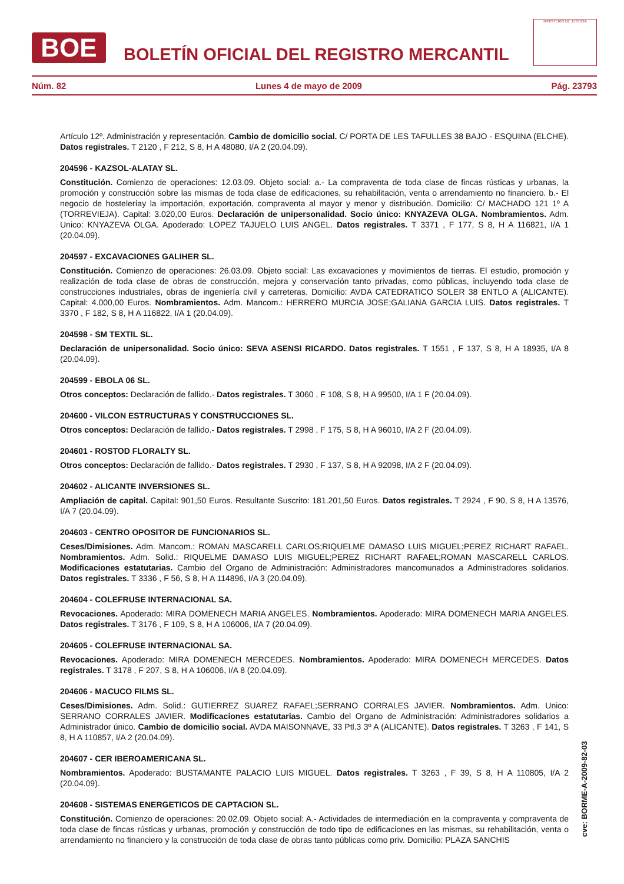BOE
BOLETÍN OFICIAL DEL REGISTRO MERCANTIL
MINISTERIO DE JUSTICIA
Núm. 82 Lunes 4 de mayo de 2009 Pág. 23793
Artículo 12º. Administración y representación. Cambio de domicilio social. C/ PORTA DE LES TAFULLES 38 BAJO - ESQUINA (ELCHE). Datos registrales. T 2120 , F 212, S 8, H A 48080, I/A 2 (20.04.09).
204596 - KAZSOL-ALATAY SL.
Constitución. Comienzo de operaciones: 12.03.09. Objeto social: a.- La compraventa de toda clase de fincas rústicas y urbanas, la promoción y construcción sobre las mismas de toda clase de edificaciones, su rehabilitación, venta o arrendamiento no financiero. b.- El negocio de hosteleríay la importación, exportación, compraventa al mayor y menor y distribución. Domicilio: C/ MACHADO 121 1º A (TORREVIEJA). Capital: 3.020,00 Euros. Declaración de unipersonalidad. Socio único: KNYAZEVA OLGA. Nombramientos. Adm. Unico: KNYAZEVA OLGA. Apoderado: LOPEZ TAJUELO LUIS ANGEL. Datos registrales. T 3371 , F 177, S 8, H A 116821, I/A 1 (20.04.09).
204597 - EXCAVACIONES GALIHER SL.
Constitución. Comienzo de operaciones: 26.03.09. Objeto social: Las excavaciones y movimientos de tierras. El estudio, promoción y realización de toda clase de obras de construcción, mejora y conservación tanto privadas, como públicas, incluyendo toda clase de construcciones industriales, obras de ingeniería civil y carreteras. Domicilio: AVDA CATEDRATICO SOLER 38 ENTLO A (ALICANTE). Capital: 4.000,00 Euros. Nombramientos. Adm. Mancom.: HERRERO MURCIA JOSE;GALIANA GARCIA LUIS. Datos registrales. T 3370 , F 182, S 8, H A 116822, I/A 1 (20.04.09).
204598 - SM TEXTIL SL.
Declaración de unipersonalidad. Socio único: SEVA ASENSI RICARDO. Datos registrales. T 1551 , F 137, S 8, H A 18935, I/A 8 (20.04.09).
204599 - EBOLA 06 SL.
Otros conceptos: Declaración de fallido.- Datos registrales. T 3060 , F 108, S 8, H A 99500, I/A 1 F (20.04.09).
204600 - VILCON ESTRUCTURAS Y CONSTRUCCIONES SL.
Otros conceptos: Declaración de fallido.- Datos registrales. T 2998 , F 175, S 8, H A 96010, I/A 2 F (20.04.09).
204601 - ROSTOD FLORALTY SL.
Otros conceptos: Declaración de fallido.- Datos registrales. T 2930 , F 137, S 8, H A 92098, I/A 2 F (20.04.09).
204602 - ALICANTE INVERSIONES SL.
Ampliación de capital. Capital: 901,50 Euros. Resultante Suscrito: 181.201,50 Euros. Datos registrales. T 2924 , F 90, S 8, H A 13576, I/A 7 (20.04.09).
204603 - CENTRO OPOSITOR DE FUNCIONARIOS SL.
Ceses/Dimisiones. Adm. Mancom.: ROMAN MASCARELL CARLOS;RIQUELME DAMASO LUIS MIGUEL;PEREZ RICHART RAFAEL. Nombramientos. Adm. Solid.: RIQUELME DAMASO LUIS MIGUEL;PEREZ RICHART RAFAEL;ROMAN MASCARELL CARLOS. Modificaciones estatutarias. Cambio del Organo de Administración: Administradores mancomunados a Administradores solidarios. Datos registrales. T 3336 , F 56, S 8, H A 114896, I/A 3 (20.04.09).
204604 - COLEFRUSE INTERNACIONAL SA.
Revocaciones. Apoderado: MIRA DOMENECH MARIA ANGELES. Nombramientos. Apoderado: MIRA DOMENECH MARIA ANGELES. Datos registrales. T 3176 , F 109, S 8, H A 106006, I/A 7 (20.04.09).
204605 - COLEFRUSE INTERNACIONAL SA.
Revocaciones. Apoderado: MIRA DOMENECH MERCEDES. Nombramientos. Apoderado: MIRA DOMENECH MERCEDES. Datos registrales. T 3178 , F 207, S 8, H A 106006, I/A 8 (20.04.09).
204606 - MACUCO FILMS SL.
Ceses/Dimisiones. Adm. Solid.: GUTIERREZ SUAREZ RAFAEL;SERRANO CORRALES JAVIER. Nombramientos. Adm. Unico: SERRANO CORRALES JAVIER. Modificaciones estatutarias. Cambio del Organo de Administración: Administradores solidarios a Administrador único. Cambio de domicilio social. AVDA MAISONNAVE, 33 Ptl.3 3º A (ALICANTE). Datos registrales. T 3263 , F 141, S 8, H A 110857, I/A 2 (20.04.09).
204607 - CER IBEROAMERICANA SL.
Nombramientos. Apoderado: BUSTAMANTE PALACIO LUIS MIGUEL. Datos registrales. T 3263 , F 39, S 8, H A 110805, I/A 2 (20.04.09).
204608 - SISTEMAS ENERGETICOS DE CAPTACION SL.
Constitución. Comienzo de operaciones: 20.02.09. Objeto social: A.- Actividades de intermediación en la compraventa y compraventa de toda clase de fincas rústicas y urbanas, promoción y construcción de todo tipo de edificaciones en las mismas, su rehabilitación, venta o arrendamiento no financiero y la construcción de toda clase de obras tanto públicas como priv. Domicilio: PLAZA SANCHIS
cve: BORME-A-2009-82-03